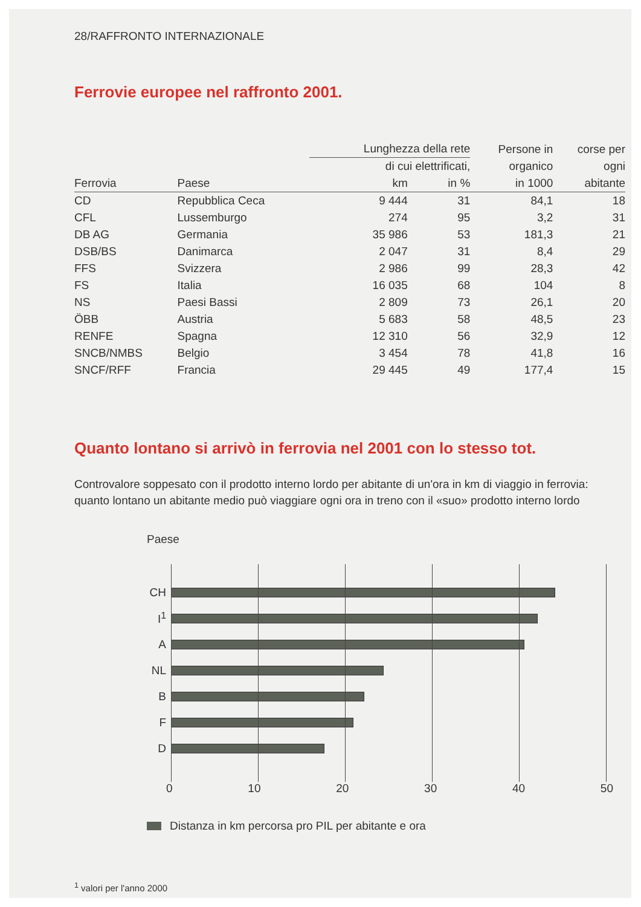28/RAFFRONTO INTERNAZIONALE
Ferrovie europee nel raffronto 2001.
| Ferrovia | Paese | Lunghezza della rete | | Persone in organico in 1000 | corse per ogni abitante |
| --- | --- | --- | --- | --- | --- |
| | | di cui elettrificati, | | | |
| | | km | in % | | |
| CD | Repubblica Ceca | 9 444 | 31 | 84,1 | 18 |
| CFL | Lussemburgo | 274 | 95 | 3,2 | 31 |
| DB AG | Germania | 35 986 | 53 | 181,3 | 21 |
| DSB/BS | Danimarca | 2 047 | 31 | 8,4 | 29 |
| FFS | Svizzera | 2 986 | 99 | 28,3 | 42 |
| FS | Italia | 16 035 | 68 | 104 | 8 |
| NS | Paesi Bassi | 2 809 | 73 | 26,1 | 20 |
| ÖBB | Austria | 5 683 | 58 | 48,5 | 23 |
| RENFE | Spagna | 12 310 | 56 | 32,9 | 12 |
| SNCB/NMBS | Belgio | 3 454 | 78 | 41,8 | 16 |
| SNCF/RFF | Francia | 29 445 | 49 | 177,4 | 15 |
Quanto lontano si arrivò in ferrovia nel 2001 con lo stesso tot.
Controvalore soppesato con il prodotto interno lordo per abitante di un'ora in km di viaggio in ferrovia: quanto lontano un abitante medio può viaggiare ogni ora in treno con il «suo» prodotto interno lordo
Paese
CH
I<sup>1</sup>
A
NL
B
F
D
0 10 20 30 40 50
Distanza in km percorsa pro PIL per abitante e ora
<sup>1</sup> valori per l'anno 2000